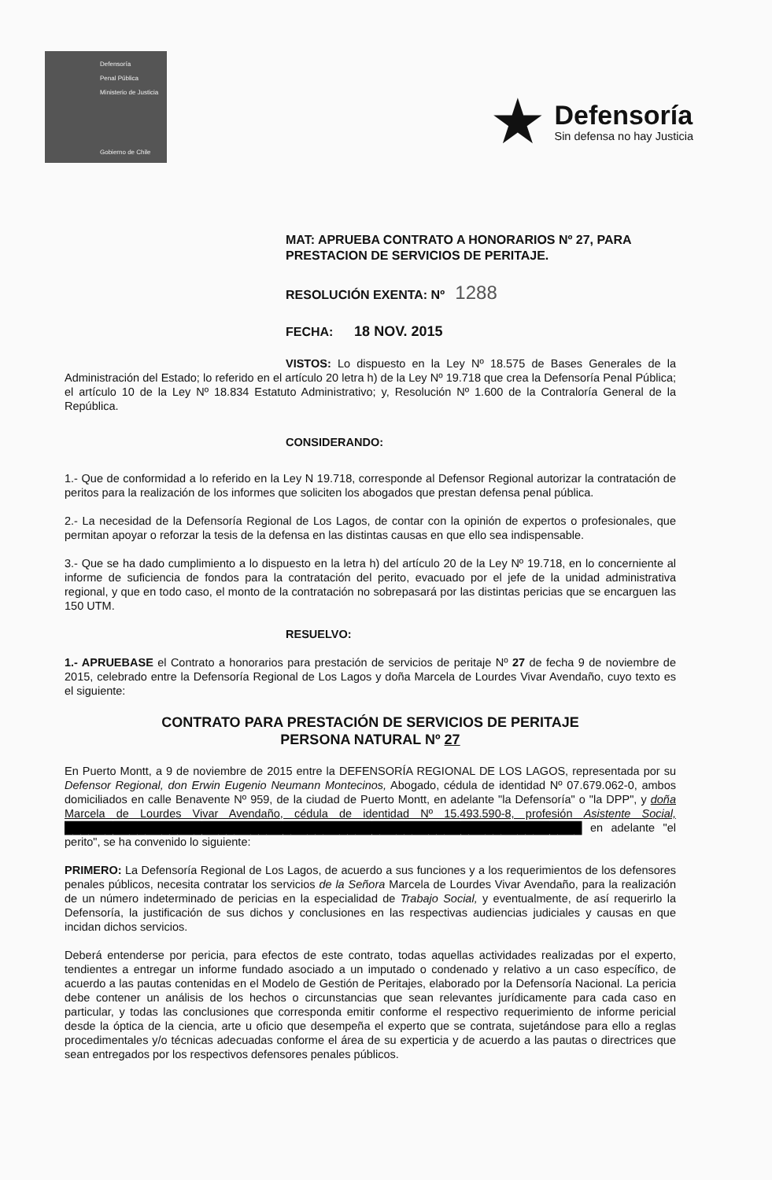Defensoría
Penal Pública
Ministerio de Justicia
Gobierno de Chile
★
Defensoría
Sin defensa no hay Justicia
MAT: APRUEBA CONTRATO A HONORARIOS Nº 27, PARA
PRESTACION DE SERVICIOS DE PERITAJE.
RESOLUCIÓN EXENTA: Nº 1288
FECHA: 18 NOV. 2015
VISTOS: Lo dispuesto en la Ley Nº 18.575 de Bases Generales de la Administración del Estado; lo referido en el artículo 20 letra h) de la Ley Nº 19.718 que crea la Defensoría Penal Pública; el artículo 10 de la Ley Nº 18.834 Estatuto Administrativo; y, Resolución Nº 1.600 de la Contraloría General de la República.
CONSIDERANDO:
1.- Que de conformidad a lo referido en la Ley N 19.718, corresponde al Defensor Regional autorizar la contratación de peritos para la realización de los informes que soliciten los abogados que prestan defensa penal pública.
2.- La necesidad de la Defensoría Regional de Los Lagos, de contar con la opinión de expertos o profesionales, que permitan apoyar o reforzar la tesis de la defensa en las distintas causas en que ello sea indispensable.
3.- Que se ha dado cumplimiento a lo dispuesto en la letra h) del artículo 20 de la Ley Nº 19.718, en lo concerniente al informe de suficiencia de fondos para la contratación del perito, evacuado por el jefe de la unidad administrativa regional, y que en todo caso, el monto de la contratación no sobrepasará por las distintas pericias que se encarguen las 150 UTM.
RESUELVO:
1.- APRUEBASE el Contrato a honorarios para prestación de servicios de peritaje Nº 27 de fecha 9 de noviembre de 2015, celebrado entre la Defensoría Regional de Los Lagos y doña Marcela de Lourdes Vivar Avendaño, cuyo texto es el siguiente:
CONTRATO PARA PRESTACIÓN DE SERVICIOS DE PERITAJE
PERSONA NATURAL Nº 27
En Puerto Montt, a 9 de noviembre de 2015 entre la DEFENSORÍA REGIONAL DE LOS LAGOS, representada por su Defensor Regional, don Erwin Eugenio Neumann Montecinos, Abogado, cédula de identidad Nº 07.679.062-0, ambos domiciliados en calle Benavente Nº 959, de la ciudad de Puerto Montt, en adelante "la Defensoría" o "la DPP", y doña Marcela de Lourdes Vivar Avendaño, cédula de identidad Nº 15.493.590-8, profesión Asistente Social, ████████████████████████████████████████████████████████████████ en adelante "el perito", se ha convenido lo siguiente:
PRIMERO: La Defensoría Regional de Los Lagos, de acuerdo a sus funciones y a los requerimientos de los defensores penales públicos, necesita contratar los servicios de la Señora Marcela de Lourdes Vivar Avendaño, para la realización de un número indeterminado de pericias en la especialidad de Trabajo Social, y eventualmente, de así requerirlo la Defensoría, la justificación de sus dichos y conclusiones en las respectivas audiencias judiciales y causas en que incidan dichos servicios.
Deberá entenderse por pericia, para efectos de este contrato, todas aquellas actividades realizadas por el experto, tendientes a entregar un informe fundado asociado a un imputado o condenado y relativo a un caso específico, de acuerdo a las pautas contenidas en el Modelo de Gestión de Peritajes, elaborado por la Defensoría Nacional. La pericia debe contener un análisis de los hechos o circunstancias que sean relevantes jurídicamente para cada caso en particular, y todas las conclusiones que corresponda emitir conforme el respectivo requerimiento de informe pericial desde la óptica de la ciencia, arte u oficio que desempeña el experto que se contrata, sujetándose para ello a reglas procedimentales y/o técnicas adecuadas conforme el área de su experticia y de acuerdo a las pautas o directrices que sean entregados por los respectivos defensores penales públicos.